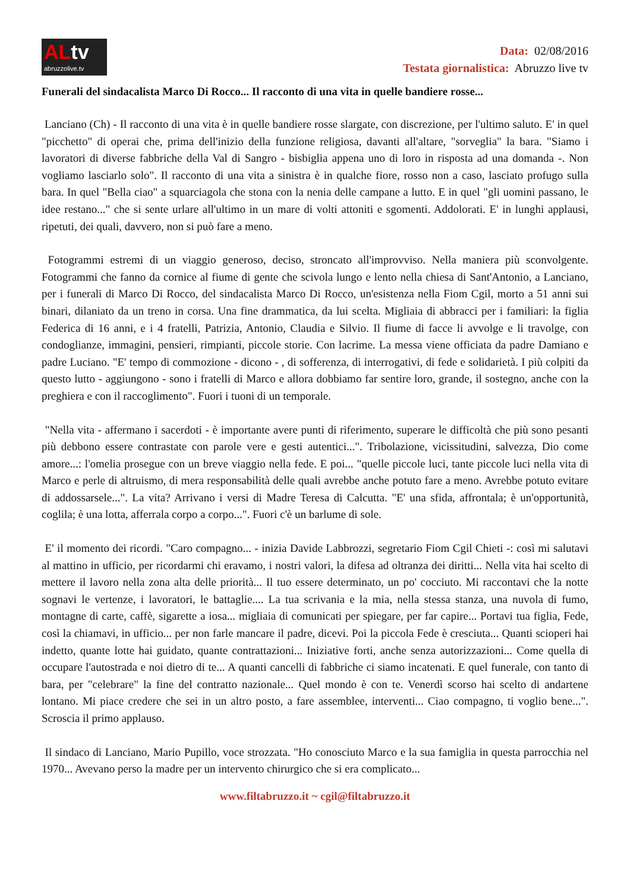ALtv
abruzzolive.tv
Data: 02/08/2016
Testata giornalistica: Abruzzo live tv
Funerali del sindacalista Marco Di Rocco... Il racconto di una vita in quelle bandiere rosse...
Lanciano (Ch) - Il racconto di una vita è in quelle bandiere rosse slargate, con discrezione, per l'ultimo saluto. E' in quel "picchetto" di operai che, prima dell'inizio della funzione religiosa, davanti all'altare, "sorveglia" la bara. "Siamo i lavoratori di diverse fabbriche della Val di Sangro - bisbiglia appena uno di loro in risposta ad una domanda -. Non vogliamo lasciarlo solo". Il racconto di una vita a sinistra è in qualche fiore, rosso non a caso, lasciato profugo sulla bara. In quel "Bella ciao" a squarciagola che stona con la nenia delle campane a lutto. E in quel "gli uomini passano, le idee restano..." che si sente urlare all'ultimo in un mare di volti attoniti e sgomenti. Addolorati. E' in lunghi applausi, ripetuti, dei quali, davvero, non si può fare a meno.
Fotogrammi estremi di un viaggio generoso, deciso, stroncato all'improvviso. Nella maniera più sconvolgente. Fotogrammi che fanno da cornice al fiume di gente che scivola lungo e lento nella chiesa di Sant'Antonio, a Lanciano, per i funerali di Marco Di Rocco, del sindacalista Marco Di Rocco, un'esistenza nella Fiom Cgil, morto a 51 anni sui binari, dilaniato da un treno in corsa. Una fine drammatica, da lui scelta. Migliaia di abbracci per i familiari: la figlia Federica di 16 anni, e i 4 fratelli, Patrizia, Antonio, Claudia e Silvio. Il fiume di facce li avvolge e li travolge, con condoglianze, immagini, pensieri, rimpianti, piccole storie. Con lacrime. La messa viene officiata da padre Damiano e padre Luciano. "E' tempo di commozione - dicono - , di sofferenza, di interrogativi, di fede e solidarietà. I più colpiti da questo lutto - aggiungono - sono i fratelli di Marco e allora dobbiamo far sentire loro, grande, il sostegno, anche con la preghiera e con il raccoglimento". Fuori i tuoni di un temporale.
"Nella vita - affermano i sacerdoti - è importante avere punti di riferimento, superare le difficoltà che più sono pesanti più debbono essere contrastate con parole vere e gesti autentici...". Tribolazione, vicissitudini, salvezza, Dio come amore...: l'omelia prosegue con un breve viaggio nella fede. E poi... "quelle piccole luci, tante piccole luci nella vita di Marco e perle di altruismo, di mera responsabilità delle quali avrebbe anche potuto fare a meno. Avrebbe potuto evitare di addossarsele...". La vita? Arrivano i versi di Madre Teresa di Calcutta. "E' una sfida, affrontala; è un'opportunità, coglila; è una lotta, afferrala corpo a corpo...". Fuori c'è un barlume di sole.
E' il momento dei ricordi. "Caro compagno... - inizia Davide Labbrozzi, segretario Fiom Cgil Chieti -: così mi salutavi al mattino in ufficio, per ricordarmi chi eravamo, i nostri valori, la difesa ad oltranza dei diritti... Nella vita hai scelto di mettere il lavoro nella zona alta delle priorità... Il tuo essere determinato, un po' cocciuto. Mi raccontavi che la notte sognavi le vertenze, i lavoratori, le battaglie.... La tua scrivania e la mia, nella stessa stanza, una nuvola di fumo, montagne di carte, caffè, sigarette a iosa... migliaia di comunicati per spiegare, per far capire... Portavi tua figlia, Fede, così la chiamavi, in ufficio... per non farle mancare il padre, dicevi. Poi la piccola Fede è cresciuta... Quanti scioperi hai indetto, quante lotte hai guidato, quante contrattazioni... Iniziative forti, anche senza autorizzazioni... Come quella di occupare l'autostrada e noi dietro di te... A quanti cancelli di fabbriche ci siamo incatenati. E quel funerale, con tanto di bara, per "celebrare" la fine del contratto nazionale... Quel mondo è con te. Venerdì scorso hai scelto di andartene lontano. Mi piace credere che sei in un altro posto, a fare assemblee, interventi... Ciao compagno, ti voglio bene...". Scroscia il primo applauso.
Il sindaco di Lanciano, Mario Pupillo, voce strozzata. "Ho conosciuto Marco e la sua famiglia in questa parrocchia nel 1970... Avevano perso la madre per un intervento chirurgico che si era complicato...
www.filtabruzzo.it ~ cgil@filtabruzzo.it